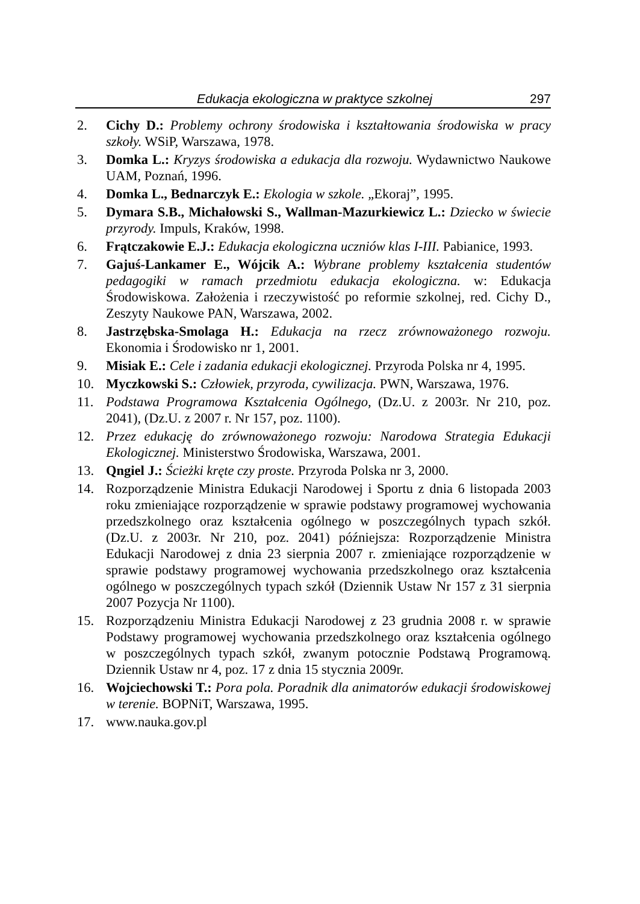Edukacja ekologiczna w praktyce szkolnej 297
2. Cichy D.: Problemy ochrony środowiska i kształtowania środowiska w pracy szkoły. WSiP, Warszawa, 1978.
3. Domka L.: Kryzys środowiska a edukacja dla rozwoju. Wydawnictwo Naukowe UAM, Poznań, 1996.
4. Domka L., Bednarczyk E.: Ekologia w szkole. „Ekoraj”, 1995.
5. Dymara S.B., Michałowski S., Wallman-Mazurkiewicz L.: Dziecko w świecie przyrody. Impuls, Kraków, 1998.
6. Frątczakowie E.J.: Edukacja ekologiczna uczniów klas I-III. Pabianice, 1993.
7. Gajuś-Lankamer E., Wójcik A.: Wybrane problemy kształcenia studentów pedagogiki w ramach przedmiotu edukacja ekologiczna. w: Edukacja Środowiskowa. Założenia i rzeczywistość po reformie szkolnej, red. Cichy D., Zeszyty Naukowe PAN, Warszawa, 2002.
8. Jastrzębska-Smolaga H.: Edukacja na rzecz zrównoważonego rozwoju. Ekonomia i Środowisko nr 1, 2001.
9. Misiak E.: Cele i zadania edukacji ekologicznej. Przyroda Polska nr 4, 1995.
10. Myczkowski S.: Człowiek, przyroda, cywilizacja. PWN, Warszawa, 1976.
11. Podstawa Programowa Kształcenia Ogólnego, (Dz.U. z 2003r. Nr 210, poz. 2041), (Dz.U. z 2007 r. Nr 157, poz. 1100).
12. Przez edukację do zrównoważonego rozwoju: Narodowa Strategia Edukacji Ekologicznej. Ministerstwo Środowiska, Warszawa, 2001.
13. Qngiel J.: Ścieżki kręte czy proste. Przyroda Polska nr 3, 2000.
14. Rozporządzenie Ministra Edukacji Narodowej i Sportu z dnia 6 listopada 2003 roku zmieniające rozporządzenie w sprawie podstawy programowej wychowania przedszkolnego oraz kształcenia ogólnego w poszczególnych typach szkół. (Dz.U. z 2003r. Nr 210, poz. 2041) późniejsza: Rozporządzenie Ministra Edukacji Narodowej z dnia 23 sierpnia 2007 r. zmieniające rozporządzenie w sprawie podstawy programowej wychowania przedszkolnego oraz kształcenia ogólnego w poszczególnych typach szkół (Dziennik Ustaw Nr 157 z 31 sierpnia 2007 Pozycja Nr 1100).
15. Rozporządzeniu Ministra Edukacji Narodowej z 23 grudnia 2008 r. w sprawie Podstawy programowej wychowania przedszkolnego oraz kształcenia ogólnego w poszczególnych typach szkół, zwanym potocznie Podstawą Programową. Dziennik Ustaw nr 4, poz. 17 z dnia 15 stycznia 2009r.
16. Wojciechowski T.: Pora pola. Poradnik dla animatorów edukacji środowiskowej w terenie. BOPNiT, Warszawa, 1995.
17. www.nauka.gov.pl